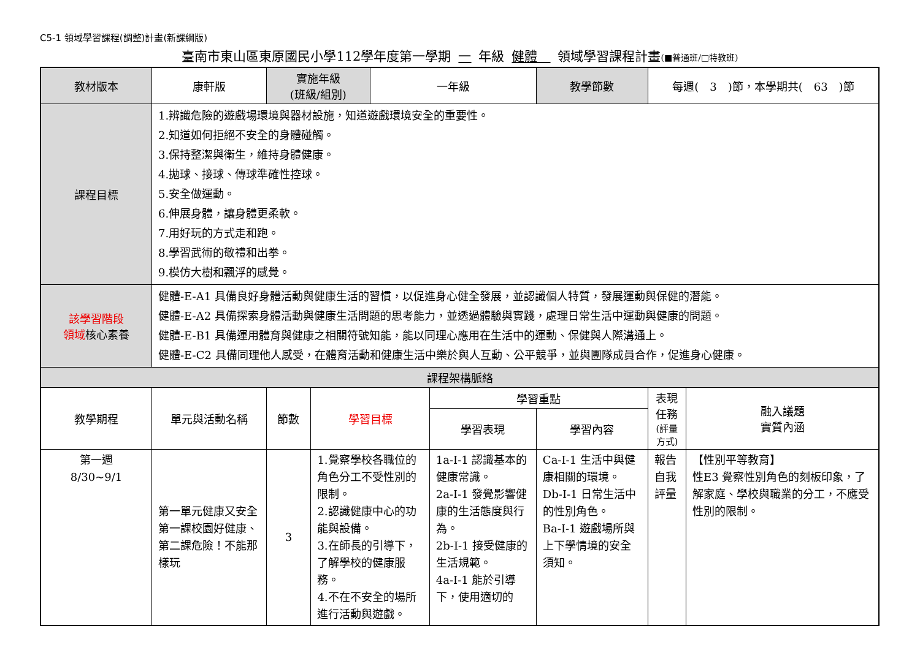C5-1 領域學習課程(調整)計畫(新課綱版)
臺南市東山區東原國民小學112學年度第一學期 一 年級 健體　領域學習課程計畫(■普通班/□特教班)
| 教材版本 | 康軒版 | 實施年級 (班級/組別) | | 一年級 | | 教學節數 | 每週( 3 )節，本學期共( 63 )節 | |
| 課程目標 | 1.辨識危險的遊戲場環境與器材設施，知道遊戲環境安全的重要性。 2.知道如何拒絕不安全的身體碰觸。 3.保持整潔與衛生，維持身體健康。 4.拋球、接球、傳球準確性控球。 5.安全做運動。 6.伸展身體，讓身體更柔軟。 7.用好玩的方式走和跑。 8.學習武術的敬禮和出拳。 9.模仿大樹和飄浮的感覺。 | | | | | | | |
| 該學習階段 領域 核心素養 | 健體-E-A1 具備良好身體活動與健康生活的習慣，以促進身心健全發展，並認識個人特質，發展運動與保健的潛能。 健體-E-A2 具備探索身體活動與健康生活問題的思考能力，並透過體驗與實踐，處理日常生活中運動與健康的問題。 健體-E-B1 具備運用體育與健康之相關符號知能，能以同理心應用在生活中的運動、保健與人際溝通上。 健體-E-C2 具備同理他人感受，在體育活動和健康生活中樂於與人互動、公平競爭，並與團隊成員合作，促進身心健康。 | | | | | | | |
| 課程架構脈絡 | | | | | | | | |
| 教學期程 | 單元與活動名稱 | 節數 | 學習目標 | | 學習重點 | | 表現任務 (評量方式) | 融入議題 實質內涵 |
| | | | | | 學習表現 | 學習內容 | | |
| 第一週 8/30~9/1 | 第一單元健康又安全 第一課校園好健康、第二課危險！不能那樣玩 | 3 | 1.覺察學校各職位的角色分工不受性別的限制。 2.認識健康中心的功能與設備。 3.在師長的引導下，了解學校的健康服務。 4.不在不安全的場所進行活動與遊戲。 | | 1a-I-1 認識基本的健康常識。 2a-I-1 發覺影響健康的生活態度與行為。 2b-I-1 接受健康的生活規範。 4a-I-1 能於引導下，使用適切的 | Ca-I-1 生活中與健康相關的環境。 Db-I-1 日常生活中的性別角色。 Ba-I-1 遊戲場所與上下學情境的安全須知。 | 報告 自我評量 | 【性別平等教育】 性E3 覺察性別角色的刻板印象，了解家庭、學校與職業的分工，不應受性別的限制。 |